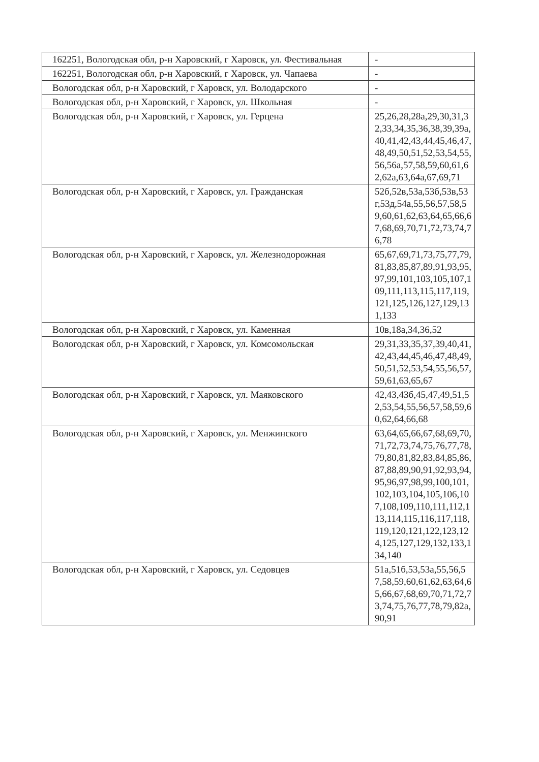| 162251, Вологодская обл, р-н Харовский, г Харовск, ул. Фестивальная | - |
| 162251, Вологодская обл, р-н Харовский, г Харовск, ул. Чапаева | - |
| Вологодская обл, р-н Харовский, г Харовск, ул. Володарского | - |
| Вологодская обл, р-н Харовский, г Харовск, ул. Школьная | - |
| Вологодская обл, р-н Харовский, г Харовск, ул. Герцена | 25,26,28,28а,29,30,31,32,33,34,35,36,38,39,39а,40,41,42,43,44,45,46,47,48,49,50,51,52,53,54,55,56,56а,57,58,59,60,61,62,62а,63,64а,67,69,71 |
| Вологодская обл, р-н Харовский, г Харовск, ул. Гражданская | 52б,52в,53а,53б,53в,53г,53д,54а,55,56,57,58,59,60,61,62,63,64,65,66,67,68,69,70,71,72,73,74,76,78 |
| Вологодская обл, р-н Харовский, г Харовск, ул. Железнодорожная | 65,67,69,71,73,75,77,79,81,83,85,87,89,91,93,95,97,99,101,103,105,107,109,111,113,115,117,119,121,125,126,127,129,131,133 |
| Вологодская обл, р-н Харовский, г Харовск, ул. Каменная | 10в,18а,34,36,52 |
| Вологодская обл, р-н Харовский, г Харовск, ул. Комсомольская | 29,31,33,35,37,39,40,41,42,43,44,45,46,47,48,49,50,51,52,53,54,55,56,57,59,61,63,65,67 |
| Вологодская обл, р-н Харовский, г Харовск, ул. Маяковского | 42,43,43б,45,47,49,51,52,53,54,55,56,57,58,59,60,62,64,66,68 |
| Вологодская обл, р-н Харовский, г Харовск, ул. Менжинского | 63,64,65,66,67,68,69,70,71,72,73,74,75,76,77,78,79,80,81,82,83,84,85,86,87,88,89,90,91,92,93,94,95,96,97,98,99,100,101,102,103,104,105,106,107,108,109,110,111,112,113,114,115,116,117,118,119,120,121,122,123,124,125,127,129,132,133,134,140 |
| Вологодская обл, р-н Харовский, г Харовск, ул. Седовцев | 51а,51б,53,53а,55,56,57,58,59,60,61,62,63,64,65,66,67,68,69,70,71,72,73,74,75,76,77,78,79,82а,90,91 |